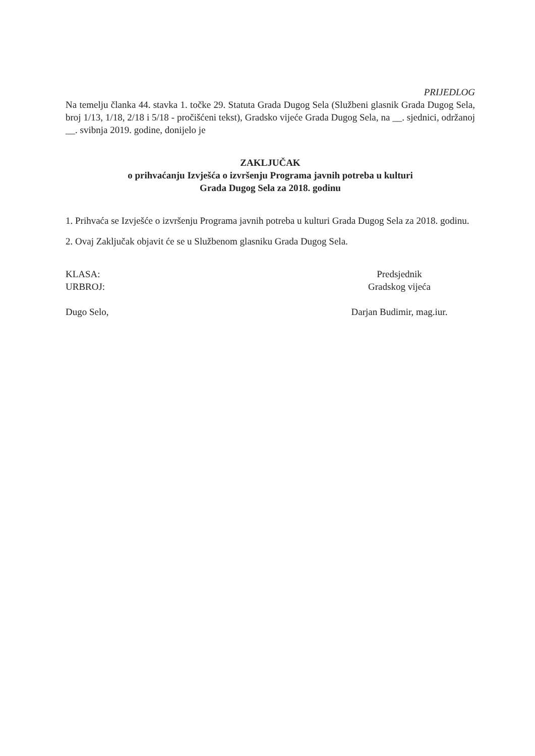PRIJEDLOG
Na temelju članka 44. stavka 1. točke 29. Statuta Grada Dugog Sela (Službeni glasnik Grada Dugog Sela, broj 1/13, 1/18, 2/18 i 5/18 - pročišćeni tekst), Gradsko vijeće Grada Dugog Sela, na __. sjednici, održanoj __. svibnja 2019. godine, donijelo je
ZAKLJUČAK
o prihvaćanju Izvješća o izvršenju Programa javnih potreba u kulturi
Grada Dugog Sela za 2018. godinu
1. Prihvaća se Izvješće o izvršenju Programa javnih potreba u kulturi Grada Dugog Sela za 2018. godinu.
2. Ovaj Zaključak objavit će se u Službenom glasniku Grada Dugog Sela.
KLASA:
URBROJ:
Dugo Selo,
Predsjednik
Gradskog vijeća
Darjan Budimir, mag.iur.